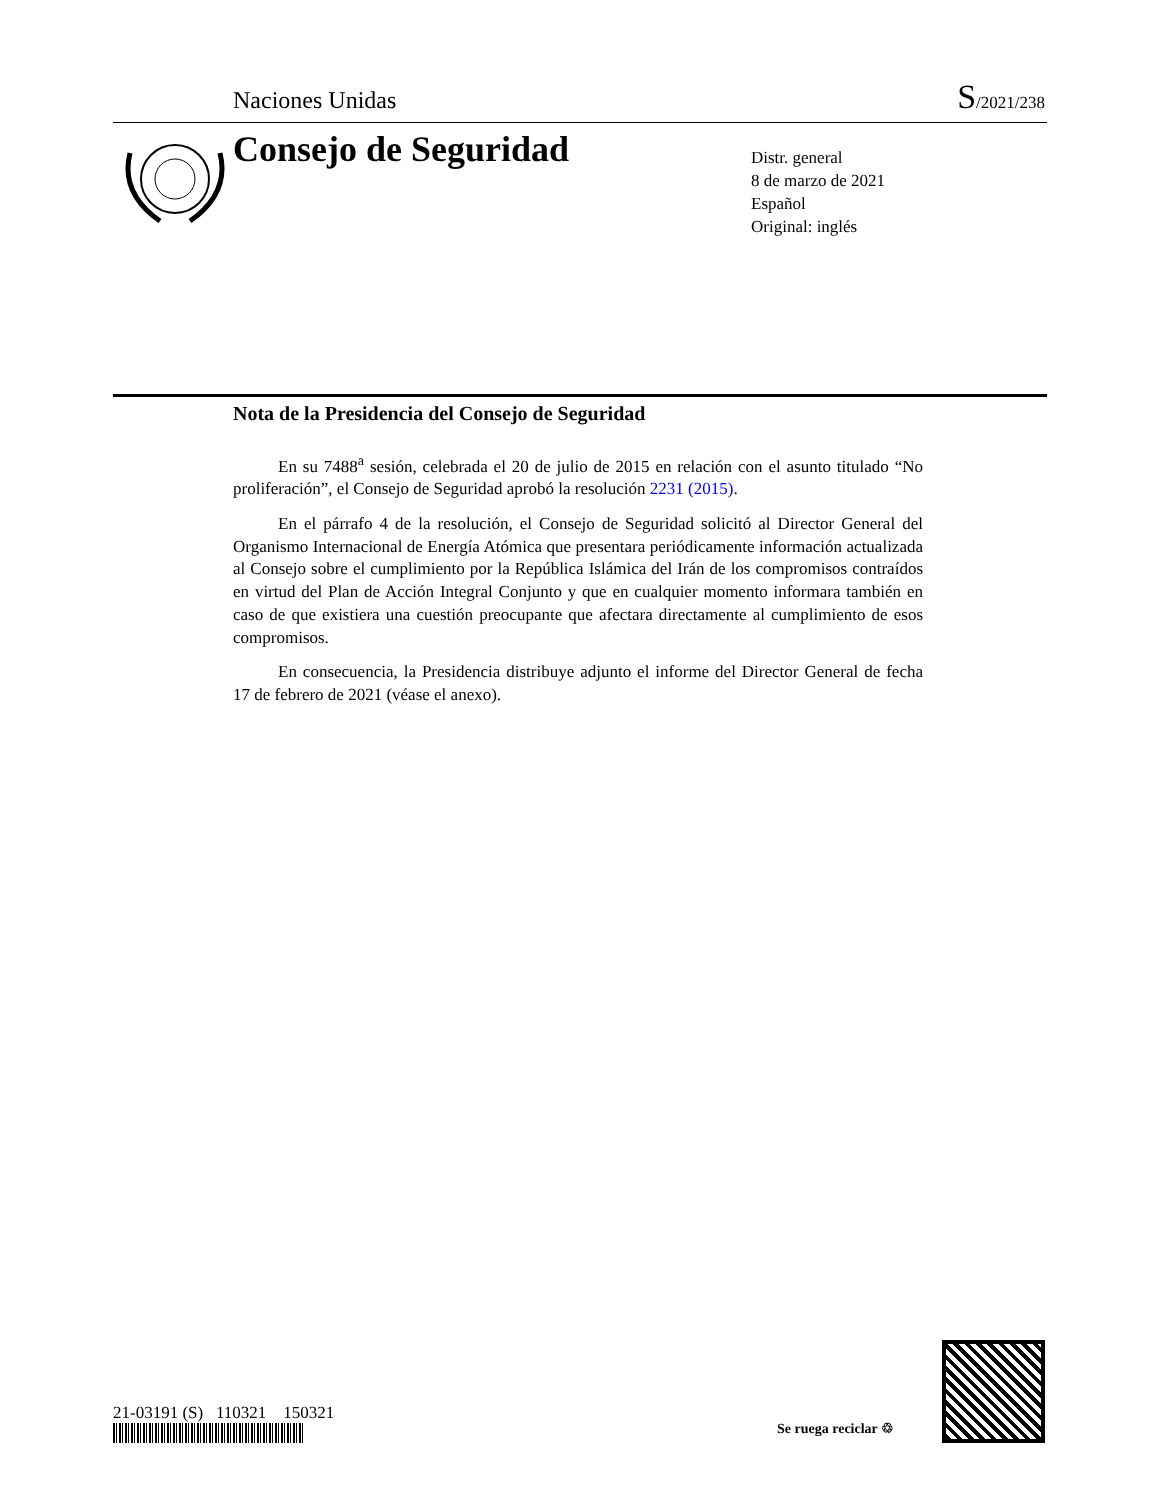Naciones Unidas S/2021/238
Consejo de Seguridad
Distr. general
8 de marzo de 2021
Español
Original: inglés
Nota de la Presidencia del Consejo de Seguridad
En su 7488<sup>a</sup> sesión, celebrada el 20 de julio de 2015 en relación con el asunto titulado “No proliferación”, el Consejo de Seguridad aprobó la resolución 2231 (2015).
En el párrafo 4 de la resolución, el Consejo de Seguridad solicitó al Director General del Organismo Internacional de Energía Atómica que presentara periódicamente información actualizada al Consejo sobre el cumplimiento por la República Islámica del Irán de los compromisos contraídos en virtud del Plan de Acción Integral Conjunto y que en cualquier momento informara también en caso de que existiera una cuestión preocupante que afectara directamente al cumplimiento de esos compromisos.
En consecuencia, la Presidencia distribuye adjunto el informe del Director General de fecha 17 de febrero de 2021 (véase el anexo).
21-03191 (S) 110321 150321
Se ruega reciclar ♲